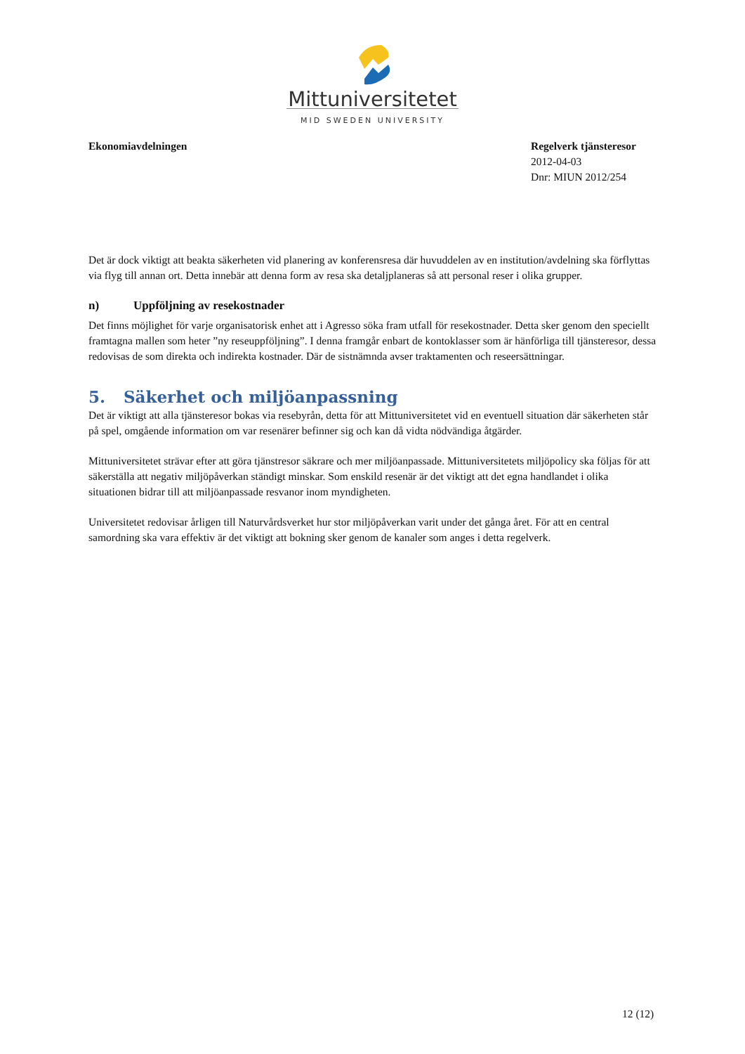Mittuniversitetet
MID SWEDEN UNIVERSITY
Ekonomiavdelningen Regelverk tjänsteresor
2012-04-03
Dnr: MIUN 2012/254
Det är dock viktigt att beakta säkerheten vid planering av konferensresa där huvuddelen av en institution/avdelning ska förflyttas via flyg till annan ort. Detta innebär att denna form av resa ska detaljplaneras så att personal reser i olika grupper.
n) Uppföljning av resekostnader
Det finns möjlighet för varje organisatorisk enhet att i Agresso söka fram utfall för resekostnader. Detta sker genom den speciellt framtagna mallen som heter ”ny reseuppföljning”. I denna framgår enbart de kontoklasser som är hänförliga till tjänsteresor, dessa redovisas de som direkta och indirekta kostnader. Där de sistnämnda avser traktamenten och reseersättningar.
5. Säkerhet och miljöanpassning
Det är viktigt att alla tjänsteresor bokas via resebyrån, detta för att Mittuniversitetet vid en eventuell situation där säkerheten står på spel, omgående information om var resenärer befinner sig och kan då vidta nödvändiga åtgärder.
Mittuniversitetet strävar efter att göra tjänstresor säkrare och mer miljöanpassade. Mittuniversitetets miljöpolicy ska följas för att säkerställa att negativ miljöpåverkan ständigt minskar. Som enskild resenär är det viktigt att det egna handlandet i olika situationen bidrar till att miljöanpassade resvanor inom myndigheten.
Universitetet redovisar årligen till Naturvårdsverket hur stor miljöpåverkan varit under det gånga året. För att en central samordning ska vara effektiv är det viktigt att bokning sker genom de kanaler som anges i detta regelverk.
12 (12)